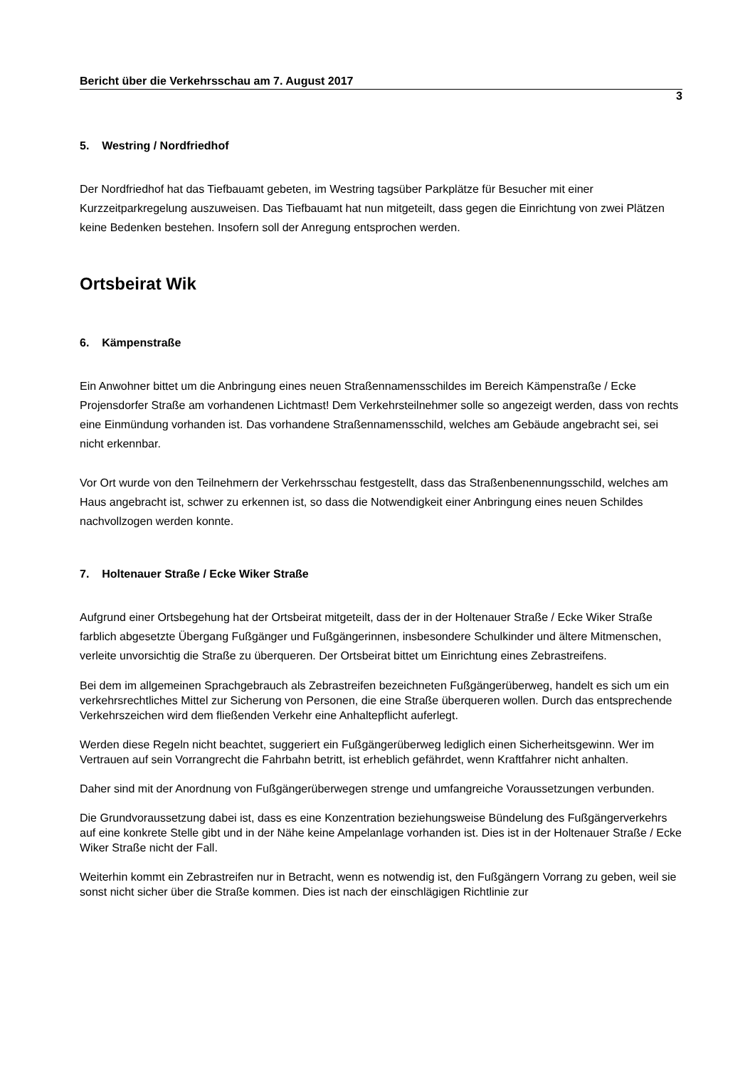Bericht über die Verkehrsschau am 7. August 2017
3
5. Westring / Nordfriedhof
Der Nordfriedhof hat das Tiefbauamt gebeten, im Westring tagsüber Parkplätze für Besucher mit einer Kurzzeitparkregelung auszuweisen. Das Tiefbauamt hat nun mitgeteilt, dass gegen die Einrichtung von zwei Plätzen keine Bedenken bestehen. Insofern soll der Anregung entsprochen werden.
Ortsbeirat Wik
6. Kämpenstraße
Ein Anwohner bittet um die Anbringung eines neuen Straßennamensschildes im Bereich Kämpenstraße / Ecke Projensdorfer Straße am vorhandenen Lichtmast! Dem Verkehrsteilnehmer solle so angezeigt werden, dass von rechts eine Einmündung vorhanden ist. Das vorhandene Straßennamensschild, welches am Gebäude angebracht sei, sei nicht erkennbar.
Vor Ort wurde von den Teilnehmern der Verkehrsschau festgestellt, dass das Straßenbenennungsschild, welches am Haus angebracht ist, schwer zu erkennen ist, so dass die Notwendigkeit einer Anbringung eines neuen Schildes nachvollzogen werden konnte.
7. Holtenauer Straße / Ecke Wiker Straße
Aufgrund einer Ortsbegehung hat der Ortsbeirat mitgeteilt, dass der in der Holtenauer Straße / Ecke Wiker Straße farblich abgesetzte Übergang Fußgänger und Fußgängerinnen, insbesondere Schulkinder und ältere Mitmenschen, verleite unvorsichtig die Straße zu überqueren. Der Ortsbeirat bittet um Einrichtung eines Zebrastreifens.
Bei dem im allgemeinen Sprachgebrauch als Zebrastreifen bezeichneten Fußgängerüberweg, handelt es sich um ein verkehrsrechtliches Mittel zur Sicherung von Personen, die eine Straße überqueren wollen. Durch das entsprechende Verkehrszeichen wird dem fließenden Verkehr eine Anhaltepflicht auferlegt.
Werden diese Regeln nicht beachtet, suggeriert ein Fußgängerüberweg lediglich einen Sicherheitsgewinn. Wer im Vertrauen auf sein Vorrangrecht die Fahrbahn betritt, ist erheblich gefährdet, wenn Kraftfahrer nicht anhalten.
Daher sind mit der Anordnung von Fußgängerüberwegen strenge und umfangreiche Voraussetzungen verbunden.
Die Grundvoraussetzung dabei ist, dass es eine Konzentration beziehungsweise Bündelung des Fußgängerverkehrs auf eine konkrete Stelle gibt und in der Nähe keine Ampelanlage vorhanden ist. Dies ist in der Holtenauer Straße / Ecke Wiker Straße nicht der Fall.
Weiterhin kommt ein Zebrastreifen nur in Betracht, wenn es notwendig ist, den Fußgängern Vorrang zu geben, weil sie sonst nicht sicher über die Straße kommen. Dies ist nach der einschlägigen Richtlinie zur